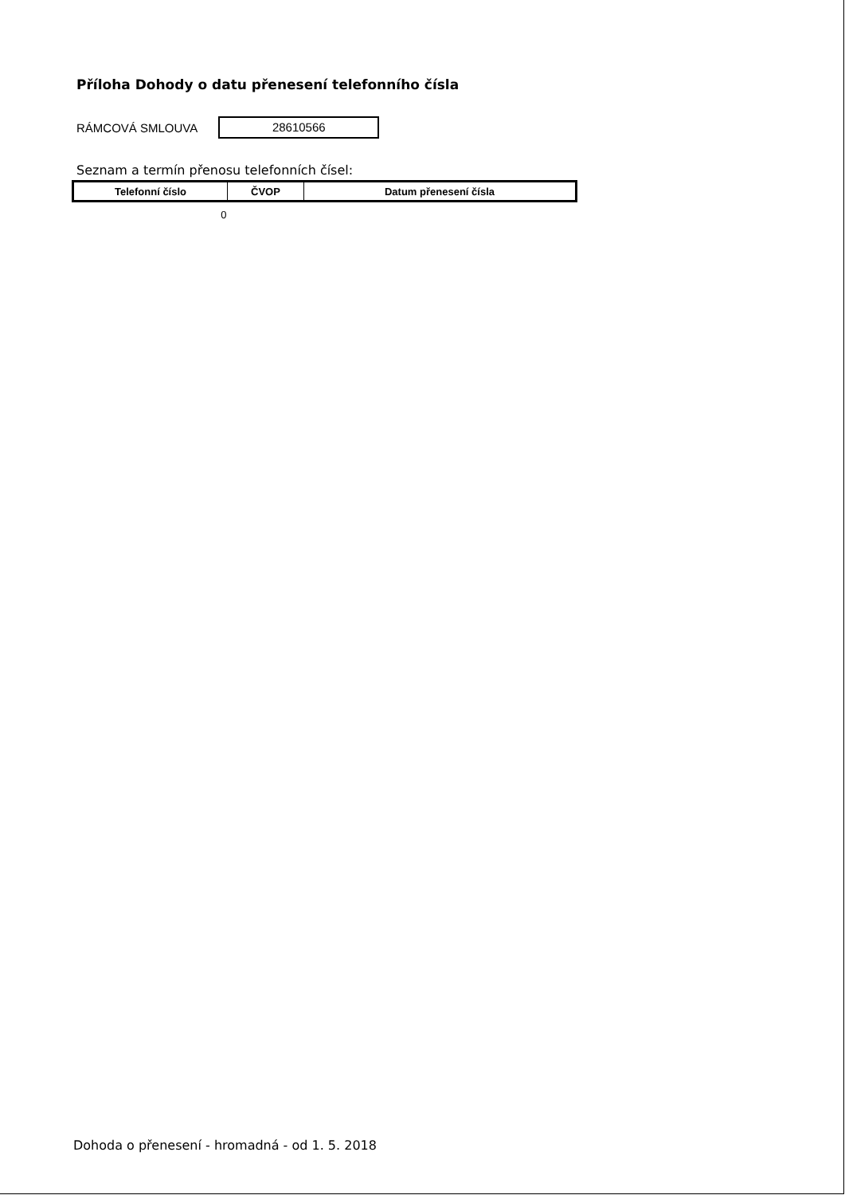Příloha Dohody o datu přenesení telefonního čísla
RÁMCOVÁ SMLOUVA
28610566
Seznam a termín přenosu telefonních čísel:
| Telefonní číslo | ČVOP | Datum přenesení čísla |
| --- | --- | --- |
| 0 | | |
Dohoda o přenesení - hromadná - od 1. 5. 2018